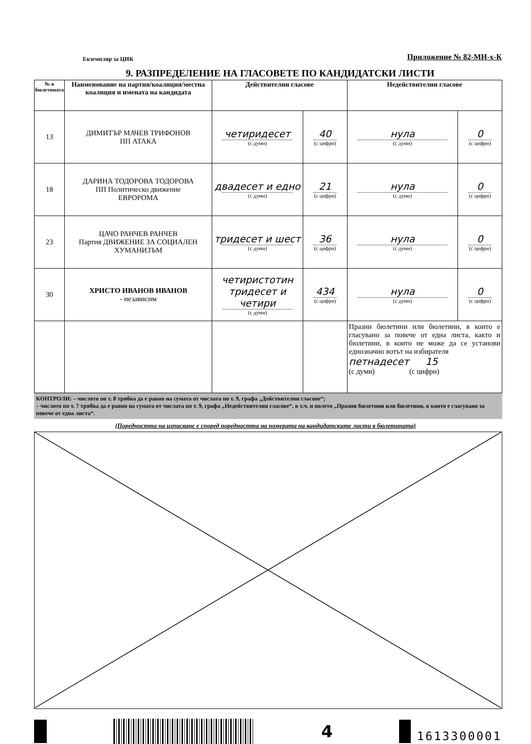Екземпляр за ЦИК Приложение № 82-МИ-х-К
9. РАЗПРЕДЕЛЕНИЕ НА ГЛАСОВЕТЕ ПО КАНДИДАТСКИ ЛИСТИ
| № в бюлетината | Наименование на партия/коалиция/местна коалиция и имената на кандидата | Действителни гласове | | Недействителни гласове | |
| --- | --- | --- | --- | --- | --- |
| 13 | ДИМИТЪР МАЧЕВ ТРИФОНОВ ПП АТАКА | четиридесет (с думи) | 40 (с цифри) | нула (с думи) | 0 (с цифри) |
| 18 | ДАРИНА ТОДОРОВА ТОДОРОВА ПП Политическо движение ЕВРОРОМА | двадесет и едно (с думи) | 21 (с цифри) | нула (с думи) | 0 (с цифри) |
| 23 | ЦАЧО РАНЧЕВ РАНЧЕВ Партия ДВИЖЕНИЕ ЗА СОЦИАЛЕН ХУМАНИЗЪМ | тридесет и шест (с думи) | 36 (с цифри) | нула (с думи) | 0 (с цифри) |
| 30 | ХРИСТО ИВАНОВ ИВАНОВ - независим | четиристотин тридесет и четири (с думи) | 434 (с цифри) | нула (с думи) | 0 (с цифри) |
| | | | | Празни бюлетини или бюлетини, в които е гласувано за повече от една листа, както и бюлетини, в които не може да се установи еднозначно вотът на избирателя петнадесет 15 (с думи) (с цифри) | |
КОНТРОЛИ: – числото по т. 8 трябва да е равно на сумата от числата по т. 9, графа „Действителни гласове“;
– числото по т. 7 трябва да е равно на сумата от числата по т. 9, графа „Недействителни гласове“, в т.ч. и полето „Празни бюлетини или бюлетини, в които е гласувано за повече от една листа“.
(Поредността на изписване е според поредността на номерата на кандидатските листи в бюлетината)
4
1613300001